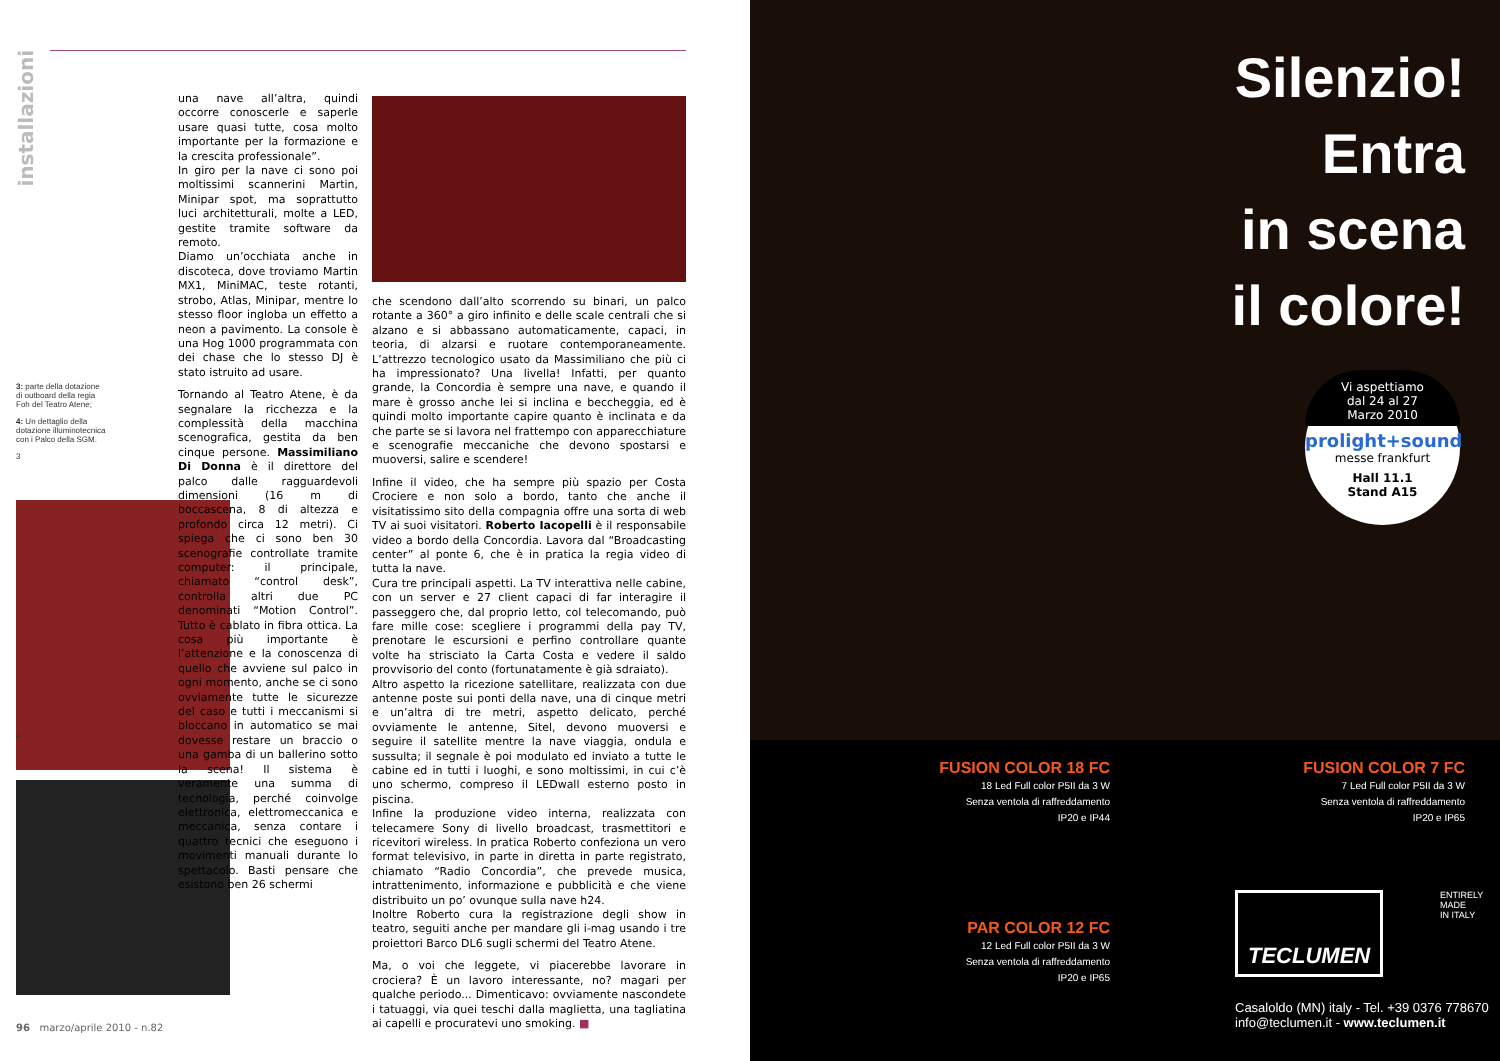installazioni
3: parte della dotazione di outboard della regia Foh del Teatro Atene;
4: Un dettaglio della dotazione illuminotecnica con i Palco della SGM.
3
4
una nave all’altra, quindi occorre conoscerle e saperle usare quasi tutte, cosa molto importante per la formazione e la crescita professionale”.
In giro per la nave ci sono poi moltissimi scannerini Martin, Minipar spot, ma soprattutto luci architetturali, molte a LED, gestite tramite software da remoto.
Diamo un’occhiata anche in discoteca, dove troviamo Martin MX1, MiniMAC, teste rotanti, strobo, Atlas, Minipar, mentre lo stesso floor ingloba un effetto a neon a pavimento. La console è una Hog 1000 programmata con dei chase che lo stesso DJ è stato istruito ad usare.
Tornando al Teatro Atene, è da segnalare la ricchezza e la complessità della macchina scenografica, gestita da ben cinque persone. Massimiliano Di Donna è il direttore del palco dalle ragguardevoli dimensioni (16 m di boccascena, 8 di altezza e profondo circa 12 metri). Ci spiega che ci sono ben 30 scenografie controllate tramite computer: il principale, chiamato “control desk”, controlla altri due PC denominati “Motion Control”. Tutto è cablato in fibra ottica. La cosa più importante è l’attenzione e la conoscenza di quello che avviene sul palco in ogni momento, anche se ci sono ovviamente tutte le sicurezze del caso e tutti i meccanismi si bloccano in automatico se mai dovesse restare un braccio o una gamba di un ballerino sotto la scena! Il sistema è veramente una summa di tecnologia, perché coinvolge elettronica, elettromeccanica e meccanica, senza contare i quattro tecnici che eseguono i movimenti manuali durante lo spettacolo. Basti pensare che esistono ben 26 schermi
che scendono dall’alto scorrendo su binari, un palco rotante a 360° a giro infinito e delle scale centrali che si alzano e si abbassano automaticamente, capaci, in teoria, di alzarsi e ruotare contemporaneamente. L’attrezzo tecnologico usato da Massimiliano che più ci ha impressionato? Una livella! Infatti, per quanto grande, la Concordia è sempre una nave, e quando il mare è grosso anche lei si inclina e beccheggia, ed è quindi molto importante capire quanto è inclinata e da che parte se si lavora nel frattempo con apparecchiature e scenografie meccaniche che devono spostarsi e muoversi, salire e scendere!
Infine il video, che ha sempre più spazio per Costa Crociere e non solo a bordo, tanto che anche il visitatissimo sito della compagnia offre una sorta di web TV ai suoi visitatori. Roberto Iacopelli è il responsabile video a bordo della Concordia. Lavora dal “Broadcasting center” al ponte 6, che è in pratica la regia video di tutta la nave.
Cura tre principali aspetti. La TV interattiva nelle cabine, con un server e 27 client capaci di far interagire il passeggero che, dal proprio letto, col telecomando, può fare mille cose: scegliere i programmi della pay TV, prenotare le escursioni e perfino controllare quante volte ha strisciato la Carta Costa e vedere il saldo provvisorio del conto (fortunatamente è già sdraiato).
Altro aspetto la ricezione satellitare, realizzata con due antenne poste sui ponti della nave, una di cinque metri e un’altra di tre metri, aspetto delicato, perché ovviamente le antenne, Sitel, devono muoversi e seguire il satellite mentre la nave viaggia, ondula e sussulta; il segnale è poi modulato ed inviato a tutte le cabine ed in tutti i luoghi, e sono moltissimi, in cui c’è uno schermo, compreso il LEDwall esterno posto in piscina.
Infine la produzione video interna, realizzata con telecamere Sony di livello broadcast, trasmettitori e ricevitori wireless. In pratica Roberto confeziona un vero format televisivo, in parte in diretta in parte registrato, chiamato “Radio Concordia”, che prevede musica, intrattenimento, informazione e pubblicità e che viene distribuito un po’ ovunque sulla nave h24.
Inoltre Roberto cura la registrazione degli show in teatro, seguiti anche per mandare gli i-mag usando i tre proiettori Barco DL6 sugli schermi del Teatro Atene.
Ma, o voi che leggete, vi piacerebbe lavorare in crociera? È un lavoro interessante, no? magari per qualche periodo... Dimenticavo: ovviamente nascondete i tatuaggi, via quei teschi dalla maglietta, una tagliatina ai capelli e procuratevi uno smoking. ■
96 marzo/aprile 2010 - n.82
Silenzio!
Entra
in scena
il colore!
Vi aspettiamo
dal 24 al 27
Marzo 2010
prolight+sound
messe frankfurt
Hall 11.1
Stand A15
FUSION COLOR 18 FC
18 Led Full color P5II da 3 W
Senza ventola di raffreddamento
IP20 e IP44
FUSION COLOR 7 FC
7 Led Full color P5II da 3 W
Senza ventola di raffreddamento
IP20 e IP65
PAR COLOR 12 FC
12 Led Full color P5II da 3 W
Senza ventola di raffreddamento
IP20 e IP65
TECLUMEN
ENTIRELY
MADE
IN ITALY
Casaloldo (MN) italy - Tel. +39 0376 778670
info@teclumen.it - www.teclumen.it